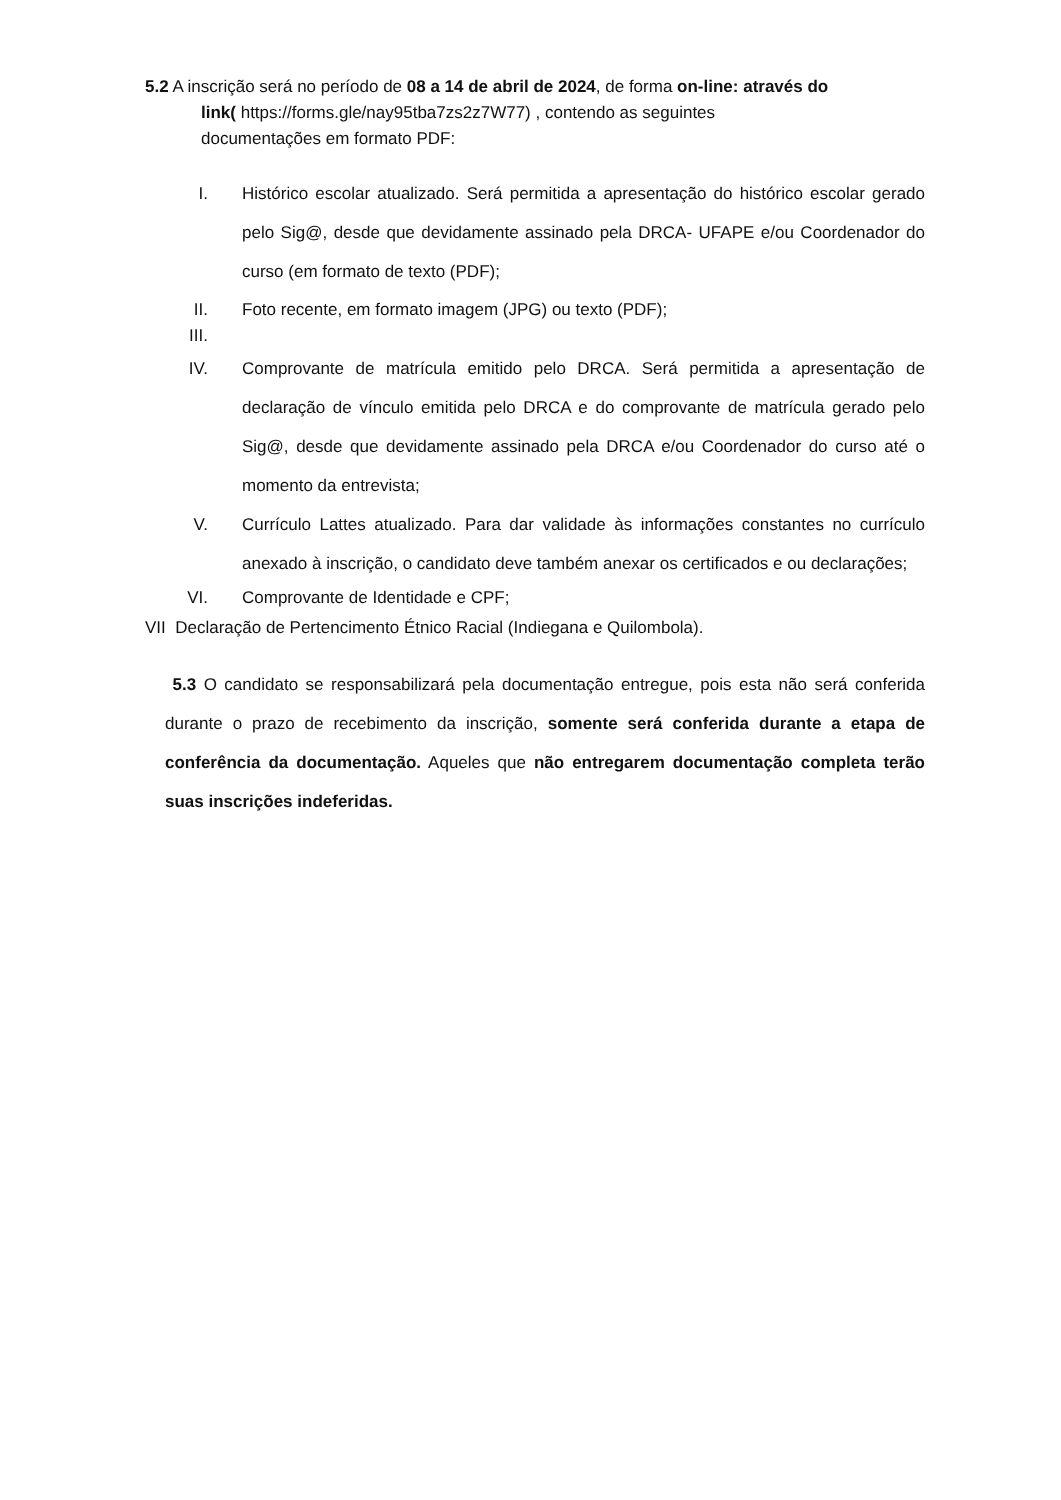5.2 A inscrição será no período de 08 a 14 de abril de 2024, de forma on-line: através do
link( https://forms.gle/nay95tba7zs2z7W77) , contendo as seguintes
documentações em formato PDF:
I. Histórico escolar atualizado. Será permitida a apresentação do histórico escolar gerado pelo Sig@, desde que devidamente assinado pela DRCA- UFAPE e/ou Coordenador do curso (em formato de texto (PDF);
II. Foto recente, em formato imagem (JPG) ou texto (PDF);
III.
IV. Comprovante de matrícula emitido pelo DRCA. Será permitida a apresentação de declaração de vínculo emitida pelo DRCA e do comprovante de matrícula gerado pelo Sig@, desde que devidamente assinado pela DRCA e/ou Coordenador do curso até o momento da entrevista;
V. Currículo Lattes atualizado. Para dar validade às informações constantes no currículo anexado à inscrição, o candidato deve também anexar os certificados e ou declarações;
VI. Comprovante de Identidade e CPF;
VII Declaração de Pertencimento Étnico Racial (Indiegana e Quilombola).
5.3 O candidato se responsabilizará pela documentação entregue, pois esta não será conferida durante o prazo de recebimento da inscrição, somente será conferida durante a etapa de conferência da documentação. Aqueles que não entregarem documentação completa terão suas inscrições indeferidas.